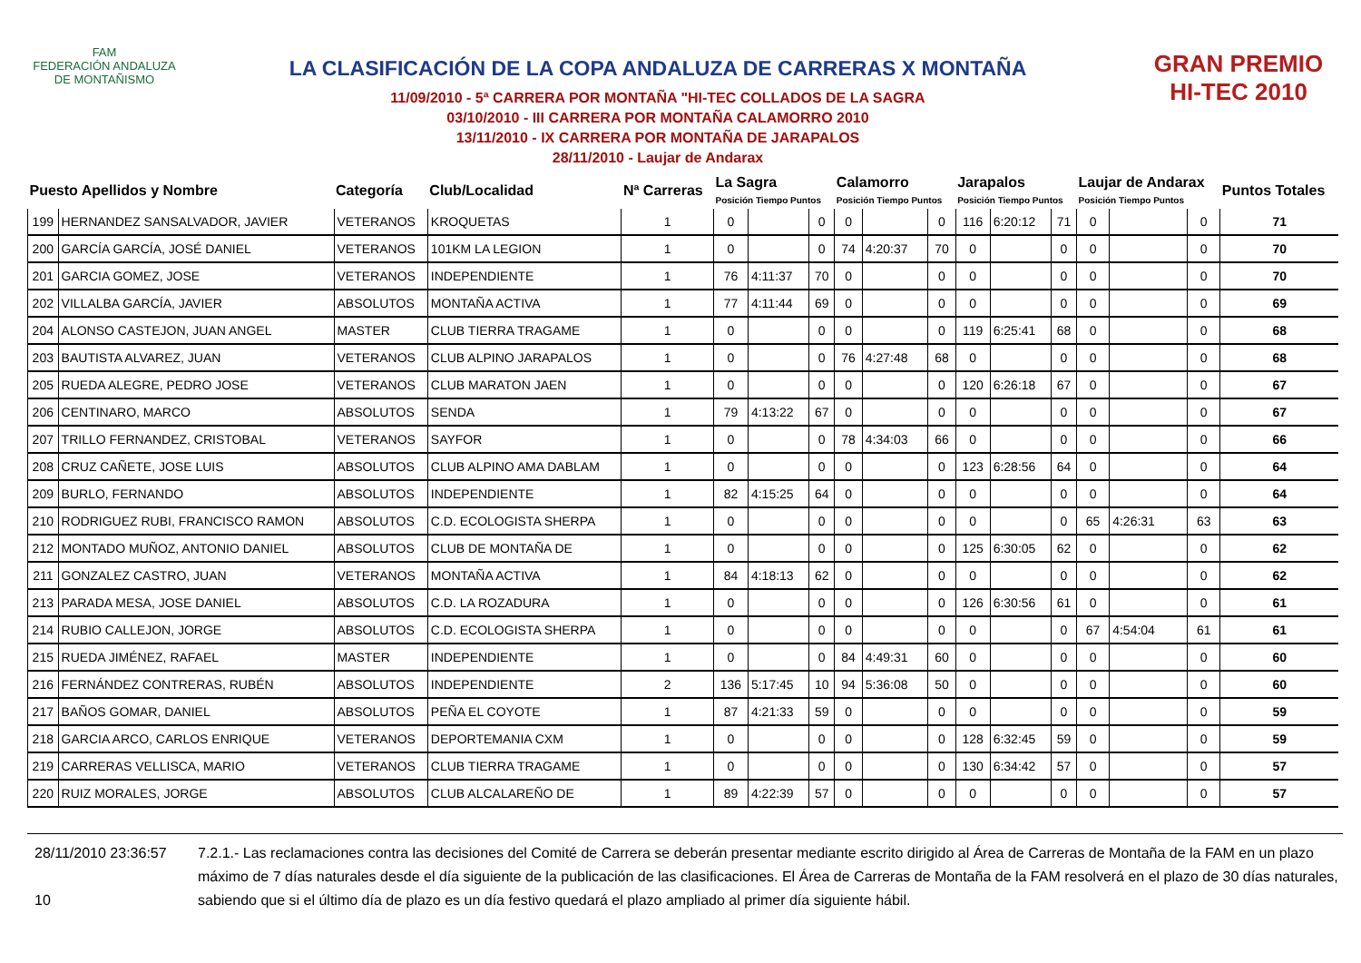FAM
FEDERACIÓN ANDALUZA
DE MONTAÑISMO
LA CLASIFICACIÓN DE LA COPA ANDALUZA DE CARRERAS X MONTAÑA
11/09/2010 - 5ª CARRERA POR MONTAÑA "HI-TEC COLLADOS DE LA SAGRA
03/10/2010 - III CARRERA POR MONTAÑA CALAMORRO 2010
13/11/2010 - IX CARRERA POR MONTAÑA DE JARAPALOS
28/11/2010 - Laujar de Andarax
GRAN PREMIO
HI-TEC 2010
| Puesto Apellidos y Nombre | | Categoría | Club/Localidad | Nª Carreras | La Sagra Posición Tiempo Puntos | | | Calamorro Posición Tiempo Puntos | | | Jarapalos Posición Tiempo Puntos | | | Laujar de Andarax Posición Tiempo Puntos | | | Puntos Totales |
| --- | --- | --- | --- | --- | --- | --- | --- | --- | --- | --- | --- | --- | --- | --- | --- | --- | --- |
| 199 | HERNANDEZ SANSALVADOR, JAVIER | VETERANOS | KROQUETAS | 1 | 0 | | 0 | 0 | | 0 | 116 | 6:20:12 | 71 | 0 | | 0 | 71 |
| 200 | GARCÍA GARCÍA, JOSÉ DANIEL | VETERANOS | 101KM LA LEGION | 1 | 0 | | 0 | 74 | 4:20:37 | 70 | 0 | | 0 | 0 | | 0 | 70 |
| 201 | GARCIA GOMEZ, JOSE | VETERANOS | INDEPENDIENTE | 1 | 76 | 4:11:37 | 70 | 0 | | 0 | 0 | | 0 | 0 | | 0 | 70 |
| 202 | VILLALBA GARCÍA, JAVIER | ABSOLUTOS | MONTAÑA ACTIVA | 1 | 77 | 4:11:44 | 69 | 0 | | 0 | 0 | | 0 | 0 | | 0 | 69 |
| 204 | ALONSO CASTEJON, JUAN ANGEL | MASTER | CLUB TIERRA TRAGAME | 1 | 0 | | 0 | 0 | | 0 | 119 | 6:25:41 | 68 | 0 | | 0 | 68 |
| 203 | BAUTISTA ALVAREZ, JUAN | VETERANOS | CLUB ALPINO JARAPALOS | 1 | 0 | | 0 | 76 | 4:27:48 | 68 | 0 | | 0 | 0 | | 0 | 68 |
| 205 | RUEDA ALEGRE, PEDRO JOSE | VETERANOS | CLUB MARATON JAEN | 1 | 0 | | 0 | 0 | | 0 | 120 | 6:26:18 | 67 | 0 | | 0 | 67 |
| 206 | CENTINARO, MARCO | ABSOLUTOS | SENDA | 1 | 79 | 4:13:22 | 67 | 0 | | 0 | 0 | | 0 | 0 | | 0 | 67 |
| 207 | TRILLO FERNANDEZ, CRISTOBAL | VETERANOS | SAYFOR | 1 | 0 | | 0 | 78 | 4:34:03 | 66 | 0 | | 0 | 0 | | 0 | 66 |
| 208 | CRUZ CAÑETE, JOSE LUIS | ABSOLUTOS | CLUB ALPINO AMA DABLAM | 1 | 0 | | 0 | 0 | | 0 | 123 | 6:28:56 | 64 | 0 | | 0 | 64 |
| 209 | BURLO, FERNANDO | ABSOLUTOS | INDEPENDIENTE | 1 | 82 | 4:15:25 | 64 | 0 | | 0 | 0 | | 0 | 0 | | 0 | 64 |
| 210 | RODRIGUEZ RUBI, FRANCISCO RAMON | ABSOLUTOS | C.D. ECOLOGISTA SHERPA | 1 | 0 | | 0 | 0 | | 0 | 0 | | 0 | 65 | 4:26:31 | 63 | 63 |
| 212 | MONTADO MUÑOZ, ANTONIO DANIEL | ABSOLUTOS | CLUB DE MONTAÑA DE | 1 | 0 | | 0 | 0 | | 0 | 125 | 6:30:05 | 62 | 0 | | 0 | 62 |
| 211 | GONZALEZ CASTRO, JUAN | VETERANOS | MONTAÑA ACTIVA | 1 | 84 | 4:18:13 | 62 | 0 | | 0 | 0 | | 0 | 0 | | 0 | 62 |
| 213 | PARADA MESA, JOSE DANIEL | ABSOLUTOS | C.D. LA ROZADURA | 1 | 0 | | 0 | 0 | | 0 | 126 | 6:30:56 | 61 | 0 | | 0 | 61 |
| 214 | RUBIO CALLEJON, JORGE | ABSOLUTOS | C.D. ECOLOGISTA SHERPA | 1 | 0 | | 0 | 0 | | 0 | 0 | | 0 | 67 | 4:54:04 | 61 | 61 |
| 215 | RUEDA JIMÉNEZ, RAFAEL | MASTER | INDEPENDIENTE | 1 | 0 | | 0 | 84 | 4:49:31 | 60 | 0 | | 0 | 0 | | 0 | 60 |
| 216 | FERNÁNDEZ CONTRERAS, RUBÉN | ABSOLUTOS | INDEPENDIENTE | 2 | 136 | 5:17:45 | 10 | 94 | 5:36:08 | 50 | 0 | | 0 | 0 | | 0 | 60 |
| 217 | BAÑOS GOMAR, DANIEL | ABSOLUTOS | PEÑA EL COYOTE | 1 | 87 | 4:21:33 | 59 | 0 | | 0 | 0 | | 0 | 0 | | 0 | 59 |
| 218 | GARCIA ARCO, CARLOS ENRIQUE | VETERANOS | DEPORTEMANIA CXM | 1 | 0 | | 0 | 0 | | 0 | 128 | 6:32:45 | 59 | 0 | | 0 | 59 |
| 219 | CARRERAS VELLISCA, MARIO | VETERANOS | CLUB TIERRA TRAGAME | 1 | 0 | | 0 | 0 | | 0 | 130 | 6:34:42 | 57 | 0 | | 0 | 57 |
| 220 | RUIZ MORALES, JORGE | ABSOLUTOS | CLUB ALCALAREÑO DE | 1 | 89 | 4:22:39 | 57 | 0 | | 0 | 0 | | 0 | 0 | | 0 | 57 |
28/11/2010 23:36:57
10
7.2.1.- Las reclamaciones contra las decisiones del Comité de Carrera se deberán presentar mediante escrito dirigido al Área de Carreras de Montaña de la FAM en un plazo máximo de 7 días naturales desde el día siguiente de la publicación de las clasificaciones. El Área de Carreras de Montaña de la FAM resolverá en el plazo de 30 días naturales, sabiendo que si el último día de plazo es un día festivo quedará el plazo ampliado al primer día siguiente hábil.